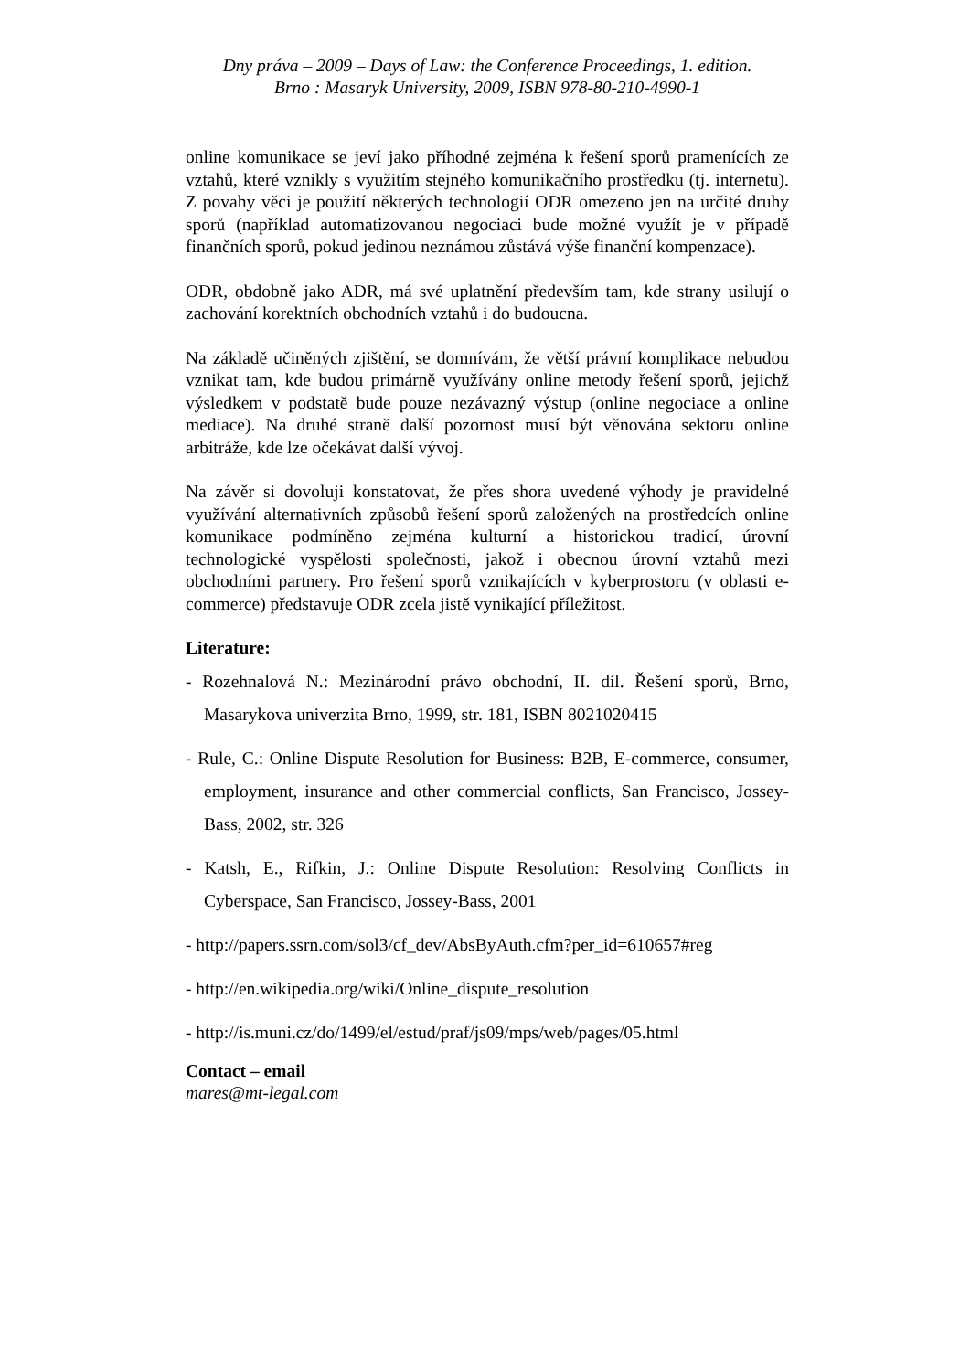Dny práva – 2009 – Days of Law: the Conference Proceedings, 1. edition.
Brno : Masaryk University, 2009, ISBN 978-80-210-4990-1
online komunikace se jeví jako příhodné zejména k řešení sporů pramenících ze vztahů, které vznikly s využitím stejného komunikačního prostředku (tj. internetu). Z povahy věci je použití některých technologií ODR omezeno jen na určité druhy sporů (například automatizovanou negociaci bude možné využít je v případě finančních sporů, pokud jedinou neznámou zůstává výše finanční kompenzace).
ODR, obdobně jako ADR, má své uplatnění především tam, kde strany usilují o zachování korektních obchodních vztahů i do budoucna.
Na základě učiněných zjištění, se domnívám, že větší právní komplikace nebudou vznikat tam, kde budou primárně využívány online metody řešení sporů, jejichž výsledkem v podstatě bude pouze nezávazný výstup (online negociace a online mediace). Na druhé straně další pozornost musí být věnována sektoru online arbitráže, kde lze očekávat další vývoj.
Na závěr si dovoluji konstatovat, že přes shora uvedené výhody je pravidelné využívání alternativních způsobů řešení sporů založených na prostředcích online komunikace podmíněno zejména kulturní a historickou tradicí, úrovní technologické vyspělosti společnosti, jakož i obecnou úrovní vztahů mezi obchodními partnery. Pro řešení sporů vznikajících v kyberprostoru (v oblasti e-commerce) představuje ODR zcela jistě vynikající příležitost.
Literature:
- Rozehnalová N.: Mezinárodní právo obchodní, II. díl. Řešení sporů, Brno, Masarykova univerzita Brno, 1999, str. 181, ISBN 8021020415
- Rule, C.: Online Dispute Resolution for Business: B2B, E-commerce, consumer, employment, insurance and other commercial conflicts, San Francisco, Jossey-Bass, 2002, str. 326
- Katsh, E., Rifkin, J.: Online Dispute Resolution: Resolving Conflicts in Cyberspace, San Francisco, Jossey-Bass, 2001
- http://papers.ssrn.com/sol3/cf_dev/AbsByAuth.cfm?per_id=610657#reg
- http://en.wikipedia.org/wiki/Online_dispute_resolution
- http://is.muni.cz/do/1499/el/estud/praf/js09/mps/web/pages/05.html
Contact – email
mares@mt-legal.com